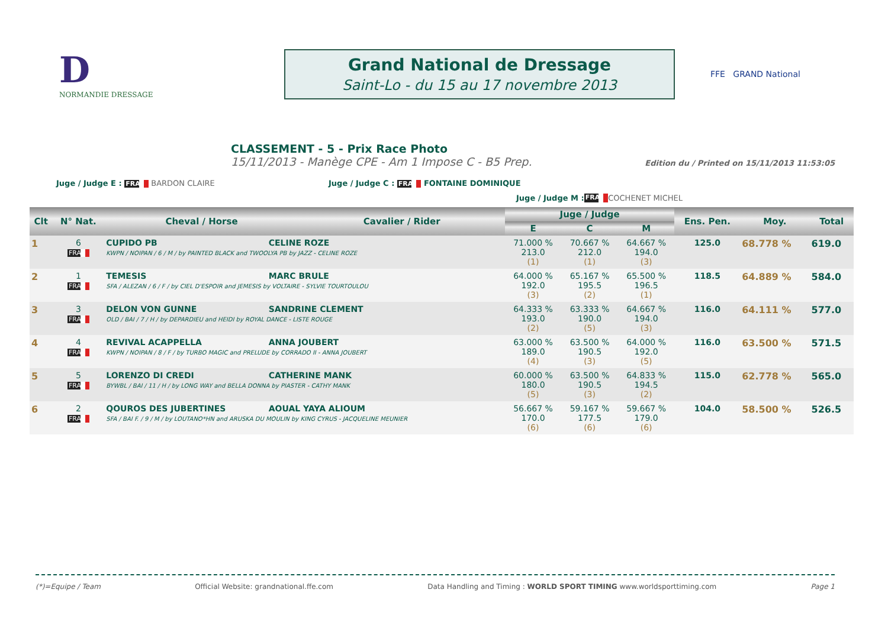D
NORMANDIE DRESSAGE
Grand National de Dressage
Saint-Lo - du 15 au 17 novembre 2013
FFE GRAND National
CLASSEMENT - 5 - Prix Race Photo
15/11/2013 - Manège CPE - Am 1 Impose C - B5 Prep. Edition du / Printed on 15/11/2013 11:53:05
Juge / Judge E : FRA BARDON CLAIRE Juge / Judge C : FRA FONTAINE DOMINIQUE
Juge / Judge M : FRA COCHENET MICHEL
| Clt | N° Nat. | Cheval / Horse | Cavalier / Rider | Juge / Judge | | | Ens. Pen. | Moy. | Total |
| --- | --- | --- | --- | --- | --- | --- | --- | --- | --- |
| | | | | E | C | M | | | |
| 1 | 6 FRA | CUPIDO PB CELINE ROZE KWPN / NOIPAN / 6 / M / by PAINTED BLACK and TWOOLYA PB by JAZZ - CELINE ROZE | | 71.000 % 213.0 (1) | 70.667 % 212.0 (1) | 64.667 % 194.0 (3) | 125.0 | 68.778 % | 619.0 |
| 2 | 1 FRA | TEMESIS MARC BRULE SFA / ALEZAN / 6 / F / by CIEL D'ESPOIR and JEMESIS by VOLTAIRE - SYLVIE TOURTOULOU | | 64.000 % 192.0 (3) | 65.167 % 195.5 (2) | 65.500 % 196.5 (1) | 118.5 | 64.889 % | 584.0 |
| 3 | 3 FRA | DELON VON GUNNE SANDRINE CLEMENT OLD / BAI / 7 / H / by DEPARDIEU and HEIDI by ROYAL DANCE - LISTE ROUGE | | 64.333 % 193.0 (2) | 63.333 % 190.0 (5) | 64.667 % 194.0 (3) | 116.0 | 64.111 % | 577.0 |
| 4 | 4 FRA | REVIVAL ACAPPELLA ANNA JOUBERT KWPN / NOIPAN / 8 / F / by TURBO MAGIC and PRELUDE by CORRADO II - ANNA JOUBERT | | 63.000 % 189.0 (4) | 63.500 % 190.5 (3) | 64.000 % 192.0 (5) | 116.0 | 63.500 % | 571.5 |
| 5 | 5 FRA | LORENZO DI CREDI CATHERINE MANK BYWBL / BAI / 11 / H / by LONG WAY and BELLA DONNA by PIASTER - CATHY MANK | | 60.000 % 180.0 (5) | 63.500 % 190.5 (3) | 64.833 % 194.5 (2) | 115.0 | 62.778 % | 565.0 |
| 6 | 2 FRA | QOUROS DES JUBERTINES AOUAL YAYA ALIOUM SFA / BAI F. / 9 / M / by LOUTANO*HN and ARUSKA DU MOULIN by KING CYRUS - JACQUELINE MEUNIER | | 56.667 % 170.0 (6) | 59.167 % 177.5 (6) | 59.667 % 179.0 (6) | 104.0 | 58.500 % | 526.5 |
(*)=Equipe / Team Official Website: grandnational.ffe.com Data Handling and Timing : WORLD SPORT TIMING www.worldsporttiming.com Page 1